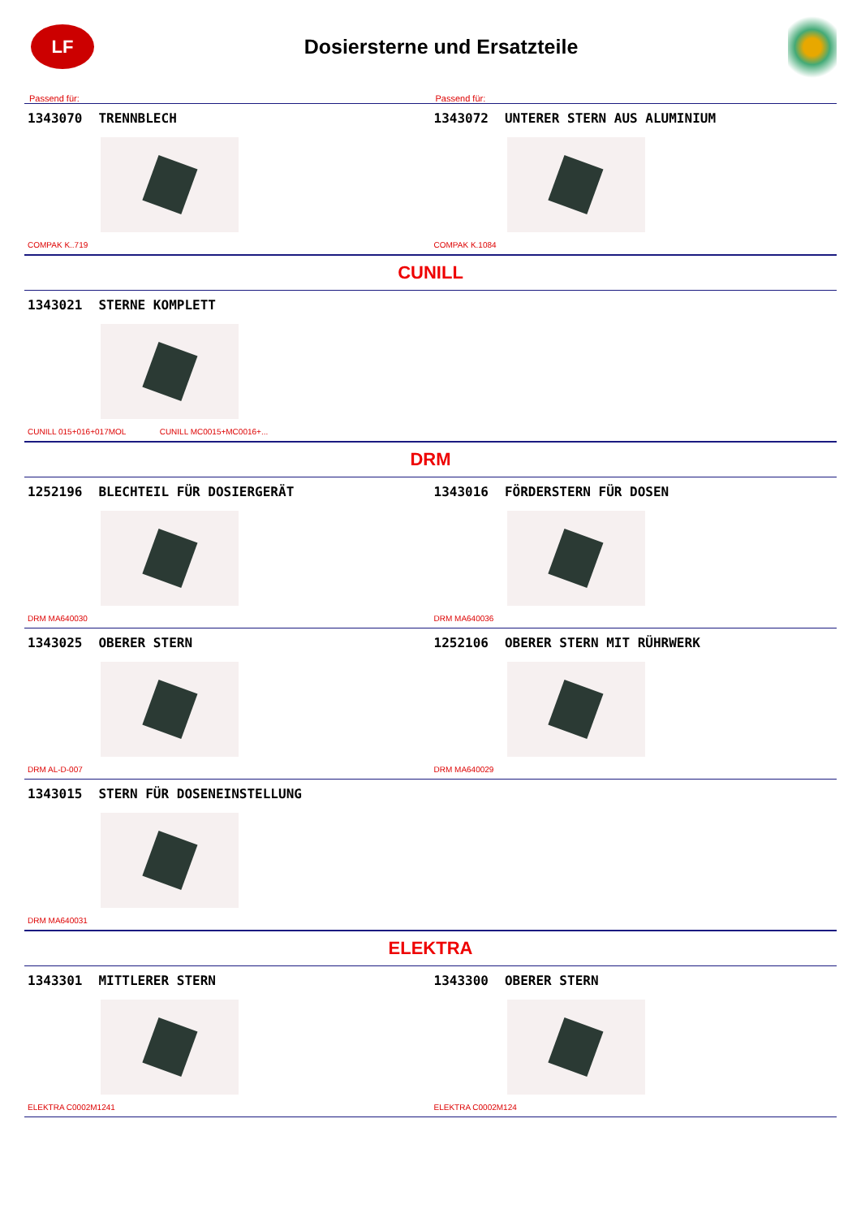LF
Dosiersterne und Ersatzteile
Passend für: Passend für:
1343070 TRENNBLECH
COMPAK K..719
1343072 UNTERER STERN AUS ALUMINIUM
COMPAK K.1084
CUNILL
1343021 STERNE KOMPLETT
CUNILL 015+016+017MOL CUNILL MC0015+MC0016+...
DRM
1252196 BLECHTEIL FÜR DOSIERGERÄT
DRM MA640030
1343016 FÖRDERSTERN FÜR DOSEN
DRM MA640036
1343025 OBERER STERN
DRM AL-D-007
1252106 OBERER STERN MIT RÜHRWERK
DRM MA640029
1343015 STERN FÜR DOSENEINSTELLUNG
DRM MA640031
ELEKTRA
1343301 MITTLERER STERN
ELEKTRA C0002M1241
1343300 OBERER STERN
ELEKTRA C0002M124